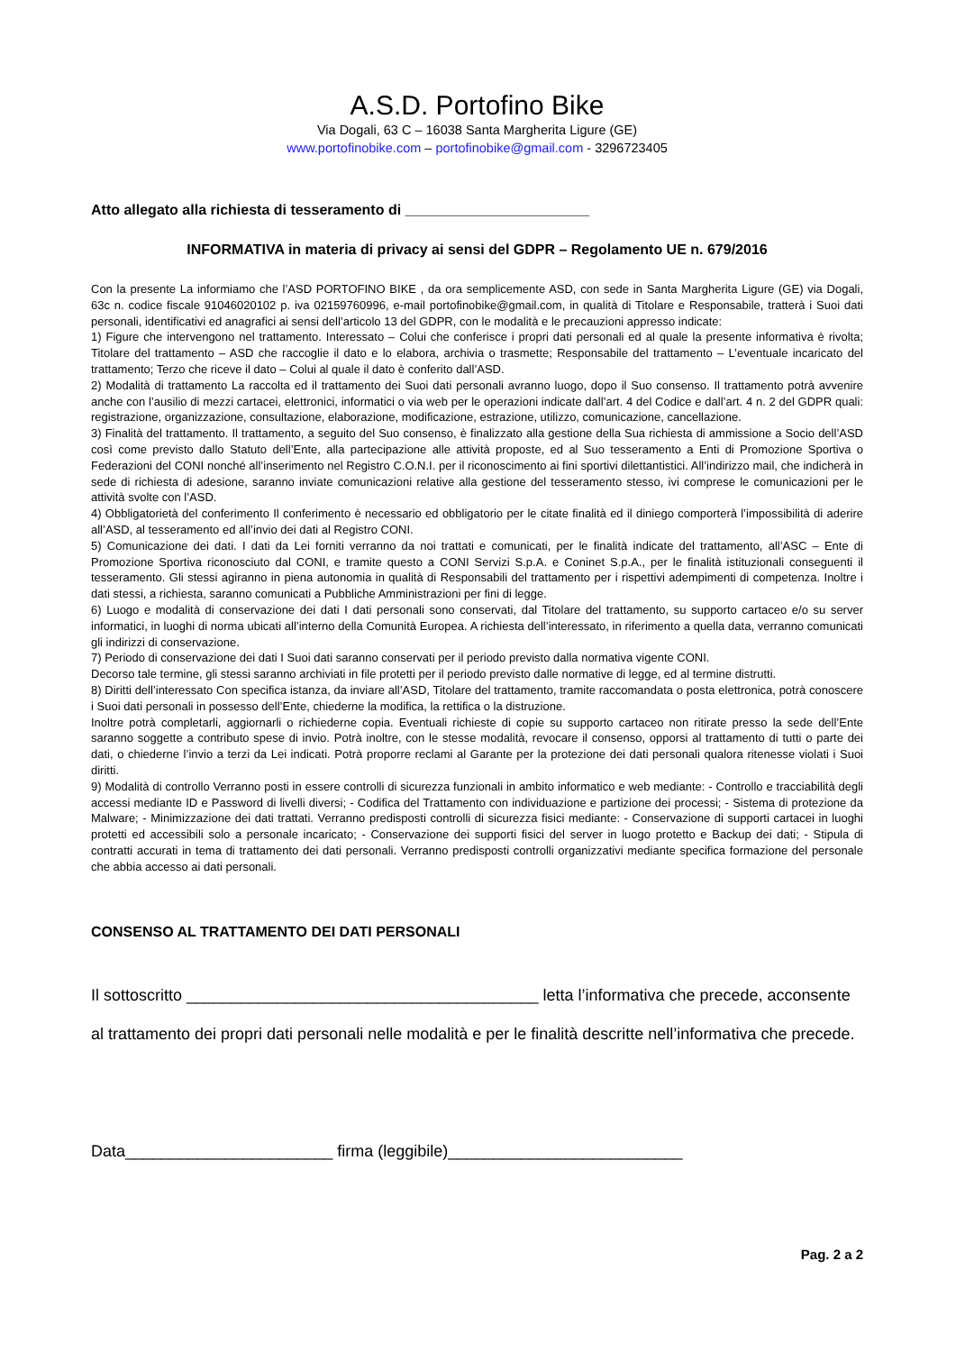A.S.D. Portofino Bike
Via Dogali, 63 C – 16038 Santa Margherita Ligure (GE)
www.portofinobike.com – portofinobike@gmail.com - 3296723405
Atto allegato alla richiesta di tesseramento di _______________________
INFORMATIVA in materia di privacy ai sensi del GDPR – Regolamento UE n. 679/2016
Con la presente La informiamo che l’ASD PORTOFINO BIKE , da ora semplicemente ASD, con sede in Santa Margherita Ligure (GE) via Dogali, 63c n. codice fiscale 91046020102 p. iva 02159760996, e-mail portofinobike@gmail.com, in qualità di Titolare e Responsabile, tratterà i Suoi dati personali, identificativi ed anagrafici ai sensi dell’articolo 13 del GDPR, con le modalità e le precauzioni appresso indicate:
1) Figure che intervengono nel trattamento. Interessato – Colui che conferisce i propri dati personali ed al quale la presente informativa è rivolta; Titolare del trattamento – ASD che raccoglie il dato e lo elabora, archivia o trasmette; Responsabile del trattamento – L’eventuale incaricato del trattamento; Terzo che riceve il dato – Colui al quale il dato è conferito dall’ASD.
2) Modalità di trattamento La raccolta ed il trattamento dei Suoi dati personali avranno luogo, dopo il Suo consenso. Il trattamento potrà avvenire anche con l’ausilio di mezzi cartacei, elettronici, informatici o via web per le operazioni indicate dall’art. 4 del Codice e dall’art. 4 n. 2 del GDPR quali: registrazione, organizzazione, consultazione, elaborazione, modificazione, estrazione, utilizzo, comunicazione, cancellazione.
3) Finalità del trattamento. Il trattamento, a seguito del Suo consenso, è finalizzato alla gestione della Sua richiesta di ammissione a Socio dell’ASD così come previsto dallo Statuto dell’Ente, alla partecipazione alle attività proposte, ed al Suo tesseramento a Enti di Promozione Sportiva o Federazioni del CONI nonché all’inserimento nel Registro C.O.N.I. per il riconoscimento ai fini sportivi dilettantistici. All’indirizzo mail, che indicherà in sede di richiesta di adesione, saranno inviate comunicazioni relative alla gestione del tesseramento stesso, ivi comprese le comunicazioni per le attività svolte con l’ASD.
4) Obbligatorietà del conferimento Il conferimento è necessario ed obbligatorio per le citate finalità ed il diniego comporterà l’impossibilità di aderire all’ASD, al tesseramento ed all’invio dei dati al Registro CONI.
5) Comunicazione dei dati. I dati da Lei forniti verranno da noi trattati e comunicati, per le finalità indicate del trattamento, all’ASC – Ente di Promozione Sportiva riconosciuto dal CONI, e tramite questo a CONI Servizi S.p.A. e Coninet S.p.A., per le finalità istituzionali conseguenti il tesseramento. Gli stessi agiranno in piena autonomia in qualità di Responsabili del trattamento per i rispettivi adempimenti di competenza. Inoltre i dati stessi, a richiesta, saranno comunicati a Pubbliche Amministrazioni per fini di legge.
6) Luogo e modalità di conservazione dei dati I dati personali sono conservati, dal Titolare del trattamento, su supporto cartaceo e/o su server informatici, in luoghi di norma ubicati all’interno della Comunità Europea. A richiesta dell’interessato, in riferimento a quella data, verranno comunicati gli indirizzi di conservazione.
7) Periodo di conservazione dei dati I Suoi dati saranno conservati per il periodo previsto dalla normativa vigente CONI.
Decorso tale termine, gli stessi saranno archiviati in file protetti per il periodo previsto dalle normative di legge, ed al termine distrutti.
8) Diritti dell’interessato Con specifica istanza, da inviare all’ASD, Titolare del trattamento, tramite raccomandata o posta elettronica, potrà conoscere i Suoi dati personali in possesso dell’Ente, chiederne la modifica, la rettifica o la distruzione.
Inoltre potrà completarli, aggiornarli o richiederne copia. Eventuali richieste di copie su supporto cartaceo non ritirate presso la sede dell’Ente saranno soggette a contributo spese di invio. Potrà inoltre, con le stesse modalità, revocare il consenso, opporsi al trattamento di tutti o parte dei dati, o chiederne l’invio a terzi da Lei indicati. Potrà proporre reclami al Garante per la protezione dei dati personali qualora ritenesse violati i Suoi diritti.
9) Modalità di controllo Verranno posti in essere controlli di sicurezza funzionali in ambito informatico e web mediante: - Controllo e tracciabilità degli accessi mediante ID e Password di livelli diversi; - Codifica del Trattamento con individuazione e partizione dei processi; - Sistema di protezione da Malware; - Minimizzazione dei dati trattati. Verranno predisposti controlli di sicurezza fisici mediante: - Conservazione di supporti cartacei in luoghi protetti ed accessibili solo a personale incaricato; - Conservazione dei supporti fisici del server in luogo protetto e Backup dei dati; - Stipula di contratti accurati in tema di trattamento dei dati personali. Verranno predisposti controlli organizzativi mediante specifica formazione del personale che abbia accesso ai dati personali.
CONSENSO AL TRATTAMENTO DEI DATI PERSONALI
Il sottoscritto _______________________________________ letta l’informativa che precede, acconsente al trattamento dei propri dati personali nelle modalità e per le finalità descritte nell’informativa che precede.
Data_______________________ firma (leggibile)__________________________
Pag. 2 a 2